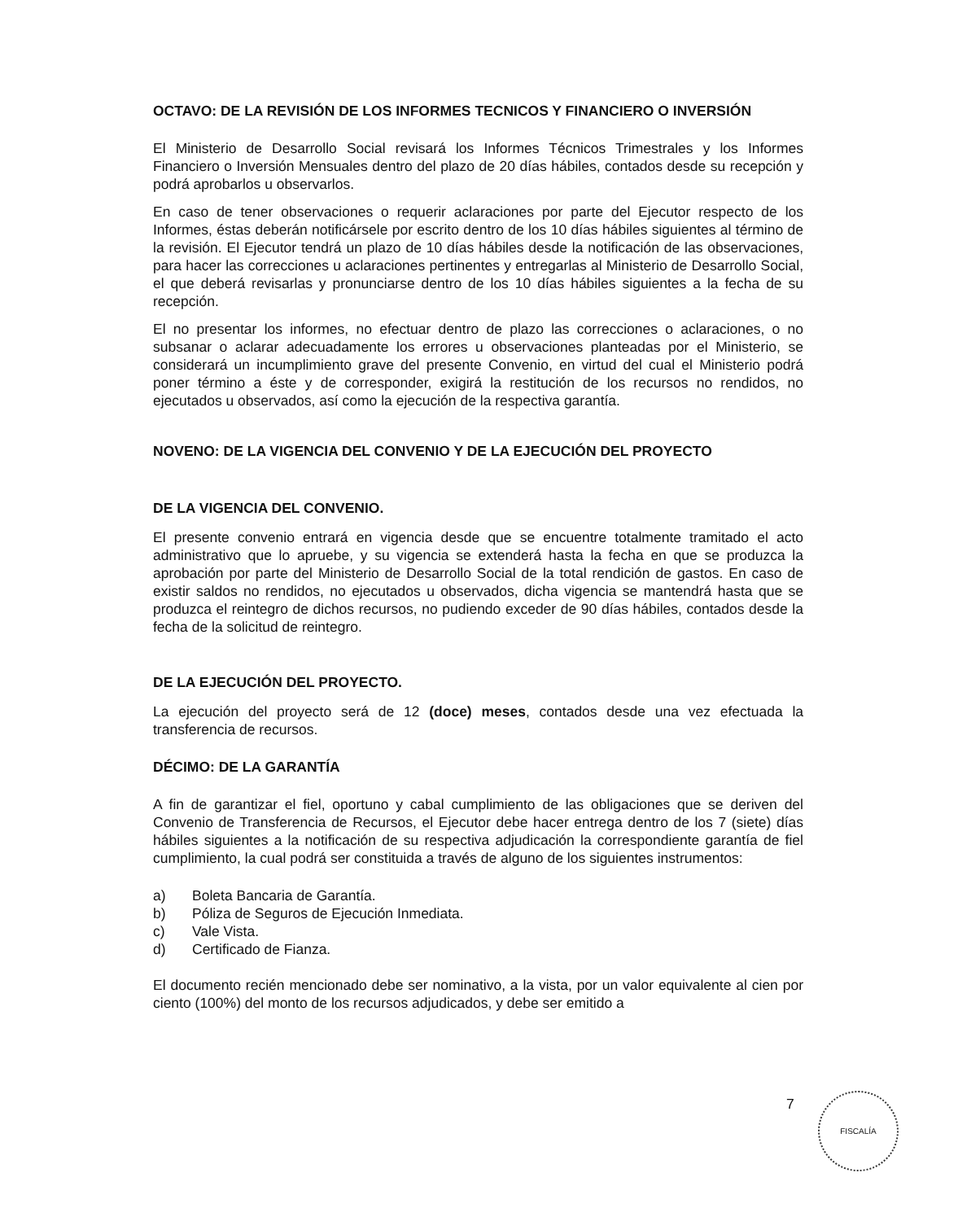OCTAVO: DE LA REVISIÓN DE LOS INFORMES TECNICOS Y FINANCIERO O INVERSIÓN
El Ministerio de Desarrollo Social revisará los Informes Técnicos Trimestrales y los Informes Financiero o Inversión Mensuales dentro del plazo de 20 días hábiles, contados desde su recepción y podrá aprobarlos u observarlos.
En caso de tener observaciones o requerir aclaraciones por parte del Ejecutor respecto de los Informes, éstas deberán notificársele por escrito dentro de los 10 días hábiles siguientes al término de la revisión. El Ejecutor tendrá un plazo de 10 días hábiles desde la notificación de las observaciones, para hacer las correcciones u aclaraciones pertinentes y entregarlas al Ministerio de Desarrollo Social, el que deberá revisarlas y pronunciarse dentro de los 10 días hábiles siguientes a la fecha de su recepción.
El no presentar los informes, no efectuar dentro de plazo las correcciones o aclaraciones, o no subsanar o aclarar adecuadamente los errores u observaciones planteadas por el Ministerio, se considerará un incumplimiento grave del presente Convenio, en virtud del cual el Ministerio podrá poner término a éste y de corresponder, exigirá la restitución de los recursos no rendidos, no ejecutados u observados, así como la ejecución de la respectiva garantía.
NOVENO: DE LA VIGENCIA DEL CONVENIO Y DE LA EJECUCIÓN DEL PROYECTO
DE LA VIGENCIA DEL CONVENIO.
El presente convenio entrará en vigencia desde que se encuentre totalmente tramitado el acto administrativo que lo apruebe, y su vigencia se extenderá hasta la fecha en que se produzca la aprobación por parte del Ministerio de Desarrollo Social de la total rendición de gastos. En caso de existir saldos no rendidos, no ejecutados u observados, dicha vigencia se mantendrá hasta que se produzca el reintegro de dichos recursos, no pudiendo exceder de 90 días hábiles, contados desde la fecha de la solicitud de reintegro.
DE LA EJECUCIÓN DEL PROYECTO.
La ejecución del proyecto será de 12 (doce) meses, contados desde una vez efectuada la transferencia de recursos.
DÉCIMO: DE LA GARANTÍA
A fin de garantizar el fiel, oportuno y cabal cumplimiento de las obligaciones que se deriven del Convenio de Transferencia de Recursos, el Ejecutor debe hacer entrega dentro de los 7 (siete) días hábiles siguientes a la notificación de su respectiva adjudicación la correspondiente garantía de fiel cumplimiento, la cual podrá ser constituida a través de alguno de los siguientes instrumentos:
a) Boleta Bancaria de Garantía.
b) Póliza de Seguros de Ejecución Inmediata.
c) Vale Vista.
d) Certificado de Fianza.
El documento recién mencionado debe ser nominativo, a la vista, por un valor equivalente al cien por ciento (100%) del monto de los recursos adjudicados, y debe ser emitido a
7 FISCALÍA